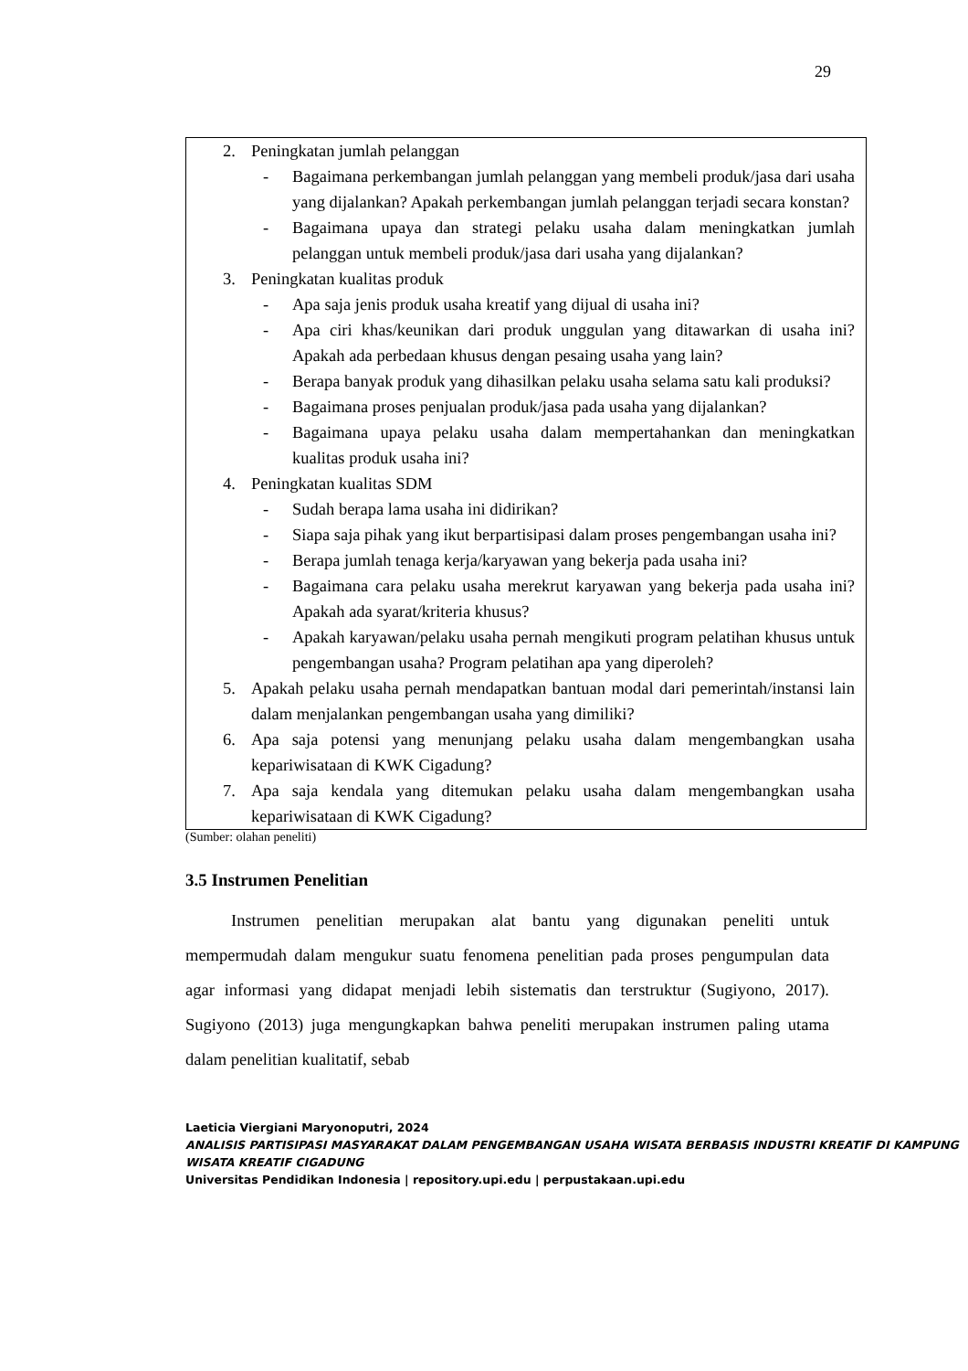29
2. Peningkatan jumlah pelanggan
- Bagaimana perkembangan jumlah pelanggan yang membeli produk/jasa dari usaha yang dijalankan? Apakah perkembangan jumlah pelanggan terjadi secara konstan?
- Bagaimana upaya dan strategi pelaku usaha dalam meningkatkan jumlah pelanggan untuk membeli produk/jasa dari usaha yang dijalankan?
3. Peningkatan kualitas produk
- Apa saja jenis produk usaha kreatif yang dijual di usaha ini?
- Apa ciri khas/keunikan dari produk unggulan yang ditawarkan di usaha ini? Apakah ada perbedaan khusus dengan pesaing usaha yang lain?
- Berapa banyak produk yang dihasilkan pelaku usaha selama satu kali produksi?
- Bagaimana proses penjualan produk/jasa pada usaha yang dijalankan?
- Bagaimana upaya pelaku usaha dalam mempertahankan dan meningkatkan kualitas produk usaha ini?
4. Peningkatan kualitas SDM
- Sudah berapa lama usaha ini didirikan?
- Siapa saja pihak yang ikut berpartisipasi dalam proses pengembangan usaha ini?
- Berapa jumlah tenaga kerja/karyawan yang bekerja pada usaha ini?
- Bagaimana cara pelaku usaha merekrut karyawan yang bekerja pada usaha ini? Apakah ada syarat/kriteria khusus?
- Apakah karyawan/pelaku usaha pernah mengikuti program pelatihan khusus untuk pengembangan usaha? Program pelatihan apa yang diperoleh?
5. Apakah pelaku usaha pernah mendapatkan bantuan modal dari pemerintah/instansi lain dalam menjalankan pengembangan usaha yang dimiliki?
6. Apa saja potensi yang menunjang pelaku usaha dalam mengembangkan usaha kepariwisataan di KWK Cigadung?
7. Apa saja kendala yang ditemukan pelaku usaha dalam mengembangkan usaha kepariwisataan di KWK Cigadung?
(Sumber: olahan peneliti)
3.5 Instrumen Penelitian
Instrumen penelitian merupakan alat bantu yang digunakan peneliti untuk mempermudah dalam mengukur suatu fenomena penelitian pada proses pengumpulan data agar informasi yang didapat menjadi lebih sistematis dan terstruktur (Sugiyono, 2017). Sugiyono (2013) juga mengungkapkan bahwa peneliti merupakan instrumen paling utama dalam penelitian kualitatif, sebab
Laeticia Viergiani Maryonoputri, 2024
ANALISIS PARTISIPASI MASYARAKAT DALAM PENGEMBANGAN USAHA WISATA BERBASIS INDUSTRI KREATIF DI KAMPUNG WISATA KREATIF CIGADUNG
Universitas Pendidikan Indonesia | repository.upi.edu | perpustakaan.upi.edu